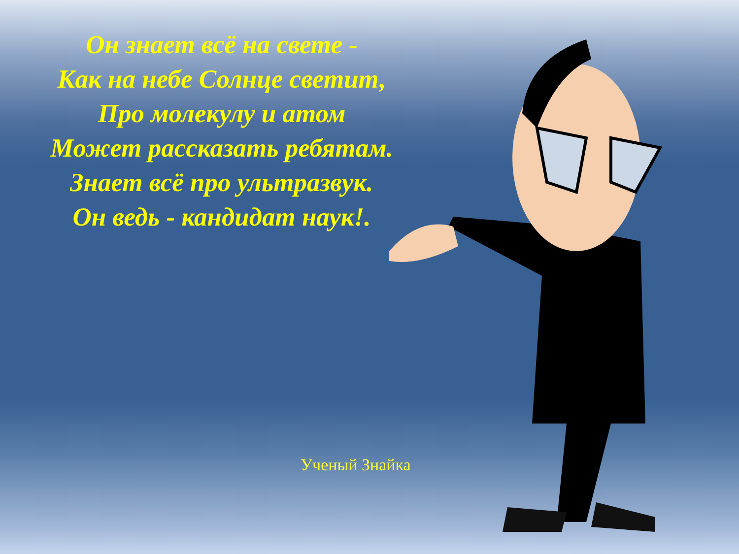Он знает всё на свете -
Как на небе Солнце светит,
Про молекулу и атом
Может рассказать ребятам.
Знает всё про ультразвук.
Он ведь - кандидат наук!.
Ученый Знайка